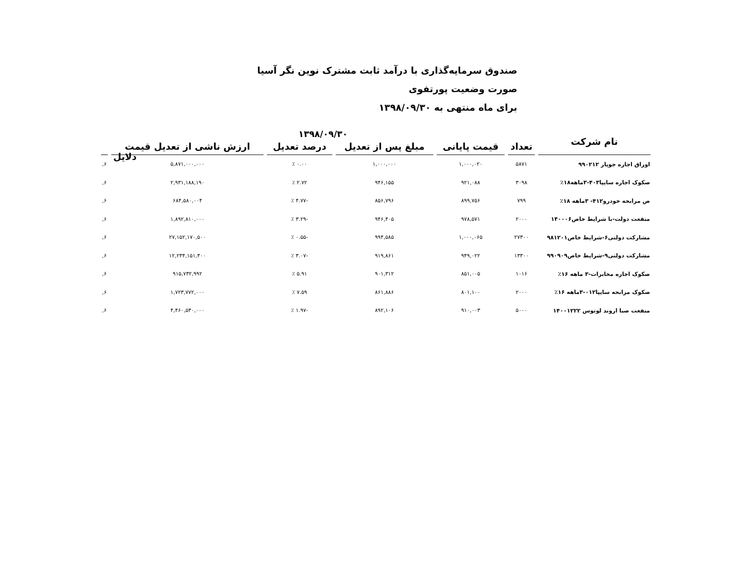صندوق سرمایه‌گذاری با درآمد ثابت مشترک نوین نگر آسیا
صورت وضعیت پورتفوی
برای ماه منتهی به ۱۳۹۸/۰۹/۳۰
| نام شرکت | ۱۳۹۸/۰۹/۳۰ | | | | | |
| --- | --- | --- | --- | --- | --- | --- |
| | تعداد | قیمت پایانی | مبلغ پس از تعدیل | درصد تعدیل | ارزش ناشی از تعدیل قیمت | |
| اوراق اجاره جوپار ۹۹۰۲۱۲ | ۵۸۷۱ | ۱,۰۰۰,۰۲۰ | ۱,۰۰۰,۰۰۰ | ۰.۰۰ ٪ | ۵,۸۷۱,۰۰۰,۰۰۰ | ۶, |
| صکوک اجاره سایپا۴۰۳-۳ماهه۱۸٪ | ۳۰۹۸ | ۹۲۱,۰۸۸ | ۹۴۶,۱۵۵ | ۲.۷۲ ٪ | ۲,۹۳۱,۱۸۸,۱۹۰ | ۶, |
| ص مرابحه خودرو۴۱۲- ۳ماهه ۱۸٪ | ۷۹۹ | ۸۹۹,۷۵۶ | ۸۵۶,۷۹۶ | -۴.۷۷ ٪ | ۶۸۴,۵۸۰,۰۰۴ | ۶, |
| منفعت دولت-با شرایط خاص۱۴۰۰۰۶ | ۲۰۰۰ | ۹۷۸,۵۷۱ | ۹۴۶,۴۰۵ | -۳.۲۹ ٪ | ۱,۸۹۲,۸۱۰,۰۰۰ | ۶, |
| مشارکت دولتی۶-شرایط خاص۹۸۱۲۰۱ | ۲۷۳۰۰ | ۱,۰۰۰,۰۶۵ | ۹۹۴,۵۸۵ | -۰.۵۵ ٪ | ۲۷,۱۵۲,۱۷۰,۵۰۰ | ۶, |
| مشارکت دولتی۹-شرایط خاص۹۹۰۹۰۹ | ۱۳۳۰۰ | ۹۴۹,۰۲۲ | ۹۱۹,۸۶۱ | -۳.۰۷ ٪ | ۱۲,۲۳۴,۱۵۱,۳۰۰ | ۶, |
| صکوک اجاره مخابرات-۳ ماهه ۱۶٪ | ۱۰۱۶ | ۸۵۱,۰۰۵ | ۹۰۱,۳۱۲ | ۵.۹۱ ٪ | ۹۱۵,۷۳۲,۹۹۲ | ۶, |
| صکوک مرابحه سایپا۰۱۲-۳ماهه ۱۶٪ | ۲۰۰۰ | ۸۰۱,۱۰۰ | ۸۶۱,۸۸۶ | ۷.۵۹ ٪ | ۱,۷۲۳,۷۷۲,۰۰۰ | ۶, |
| منفعت صبا اروند لوتوس ۱۴۰۰۱۲۲۲ | ۵۰۰۰ | ۹۱۰,۰۰۳ | ۸۹۲,۱۰۶ | -۱.۹۷ ٪ | ۴,۴۶۰,۵۳۰,۰۰۰ | ۶, |
دلایل